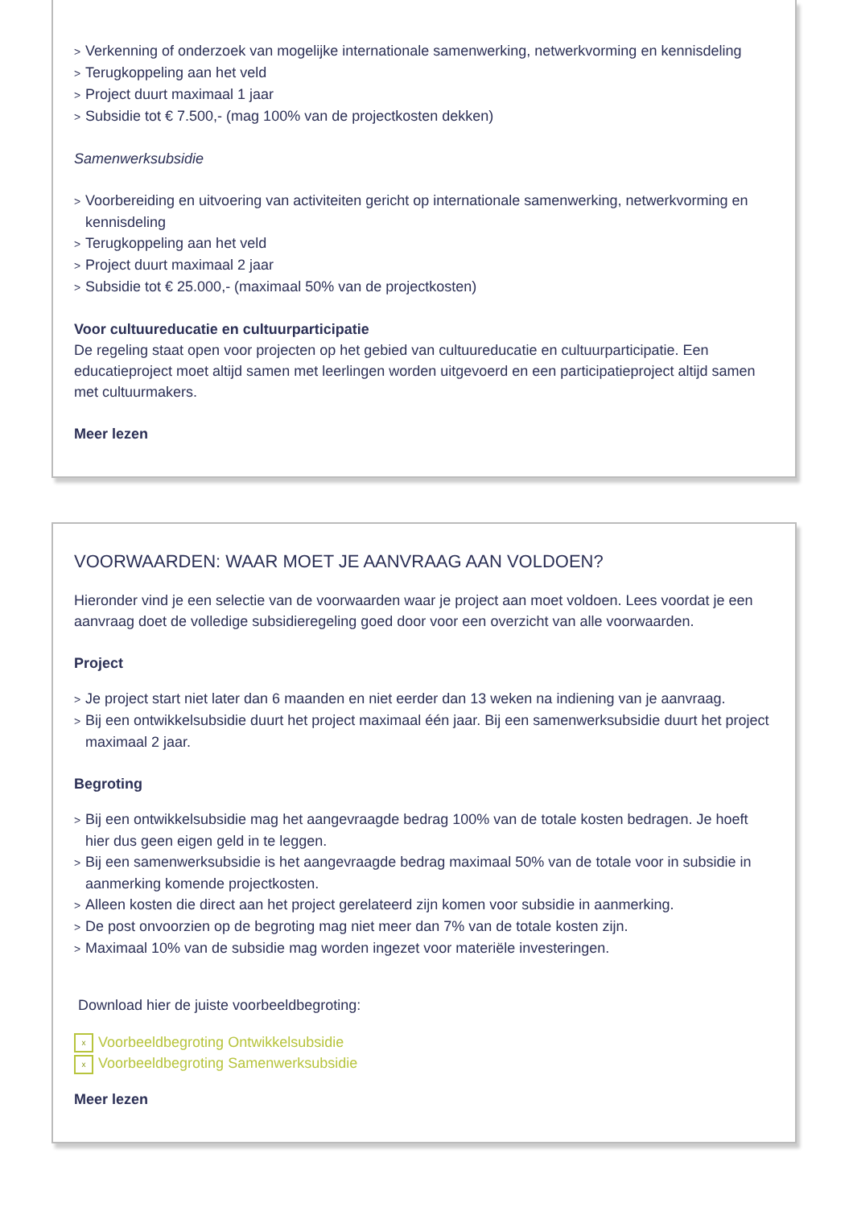Verkenning of onderzoek van mogelijke internationale samenwerking, netwerkvorming en kennisdeling
Terugkoppeling aan het veld
Project duurt maximaal 1 jaar
Subsidie tot € 7.500,- (mag 100% van de projectkosten dekken)
Samenwerksubsidie
Voorbereiding en uitvoering van activiteiten gericht op internationale samenwerking, netwerkvorming en kennisdeling
Terugkoppeling aan het veld
Project duurt maximaal 2 jaar
Subsidie tot € 25.000,- (maximaal 50% van de projectkosten)
Voor cultuureducatie en cultuurparticipatie
De regeling staat open voor projecten op het gebied van cultuureducatie en cultuurparticipatie. Een educatieproject moet altijd samen met leerlingen worden uitgevoerd en een participatieproject altijd samen met cultuurmakers.
Meer lezen
VOORWAARDEN: WAAR MOET JE AANVRAAG AAN VOLDOEN?
Hieronder vind je een selectie van de voorwaarden waar je project aan moet voldoen. Lees voordat je een aanvraag doet de volledige subsidieregeling goed door voor een overzicht van alle voorwaarden.
Project
Je project start niet later dan 6 maanden en niet eerder dan 13 weken na indiening van je aanvraag.
Bij een ontwikkelsubsidie duurt het project maximaal één jaar. Bij een samenwerksubsidie duurt het project maximaal 2 jaar.
Begroting
Bij een ontwikkelsubsidie mag het aangevraagde bedrag 100% van de totale kosten bedragen. Je hoeft hier dus geen eigen geld in te leggen.
Bij een samenwerksubsidie is het aangevraagde bedrag maximaal 50% van de totale voor in subsidie in aanmerking komende projectkosten.
Alleen kosten die direct aan het project gerelateerd zijn komen voor subsidie in aanmerking.
De post onvoorzien op de begroting mag niet meer dan 7% van de totale kosten zijn.
Maximaal 10% van de subsidie mag worden ingezet voor materiële investeringen.
Download hier de juiste voorbeeldbegroting:
x Voorbeeldbegroting Ontwikkelsubsidie
x Voorbeeldbegroting Samenwerksubsidie
Meer lezen